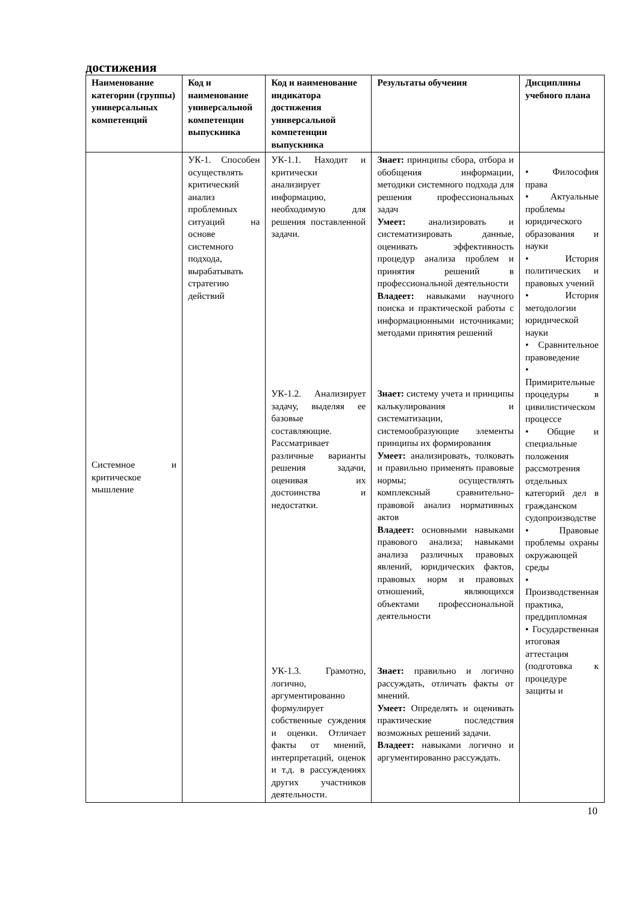достижения
| Наименование категории (группы) универсальных компетенций | Код и наименование универсальной компетенции выпускника | Код и наименование индикатора достижения универсальной компетенции выпускника | Результаты обучения | Дисциплины учебного плана |
| --- | --- | --- | --- | --- |
| Системное и критическое мышление | УК-1. Способен осуществлять критический анализ проблемных ситуаций на основе системного подхода, вырабатывать стратегию действий | УК-1.1. Находит и критически анализирует информацию, необходимую для решения поставленной задачи. УК-1.2. Анализирует задачу, выделяя ее базовые составляющие. Рассматривает различные варианты решения задачи, оценивая их достоинства и недостатки. УК-1.3. Грамотно, логично, аргументированно формулирует собственные суждения и оценки. Отличает факты от мнений, интерпретаций, оценок и т.д. в рассуждениях других участников деятельности. | Знает: принципы сбора, отбора и обобщения информации, методики системного подхода для решения профессиональных задач Умеет: анализировать и систематизировать данные, оценивать эффективность процедур анализа проблем и принятия решений в профессиональной деятельности Владеет: навыками научного поиска и практической работы с информационными источниками; методами принятия решений Знает: систему учета и принципы калькулирования и систематизации, системообразующие элементы принципы их формирования Умеет: анализировать, толковать и правильно применять правовые нормы; осуществлять комплексный сравнительно-правовой анализ нормативных актов Владеет: основными навыками правового анализа; навыками анализа различных правовых явлений, юридических фактов, правовых норм и правовых отношений, являющихся объектами профессиональной деятельности Знает: правильно и логично рассуждать, отличать факты от мнений. Умеет: Определять и оценивать практические последствия возможных решений задачи. Владеет: навыками логично и аргументированно рассуждать. | • Философия права • Актуальные проблемы юридического образования и науки • История политических и правовых учений • История методологии юридической науки • Сравнительное правоведение • Примирительные процедуры в цивилистическом процессе • Общие и специальные положения рассмотрения отдельных категорий дел в гражданском судопроизводстве • Правовые проблемы охраны окружающей среды • Производственная практика, преддипломная • Государственная итоговая аттестация (подготовка к процедуре защиты и |
10